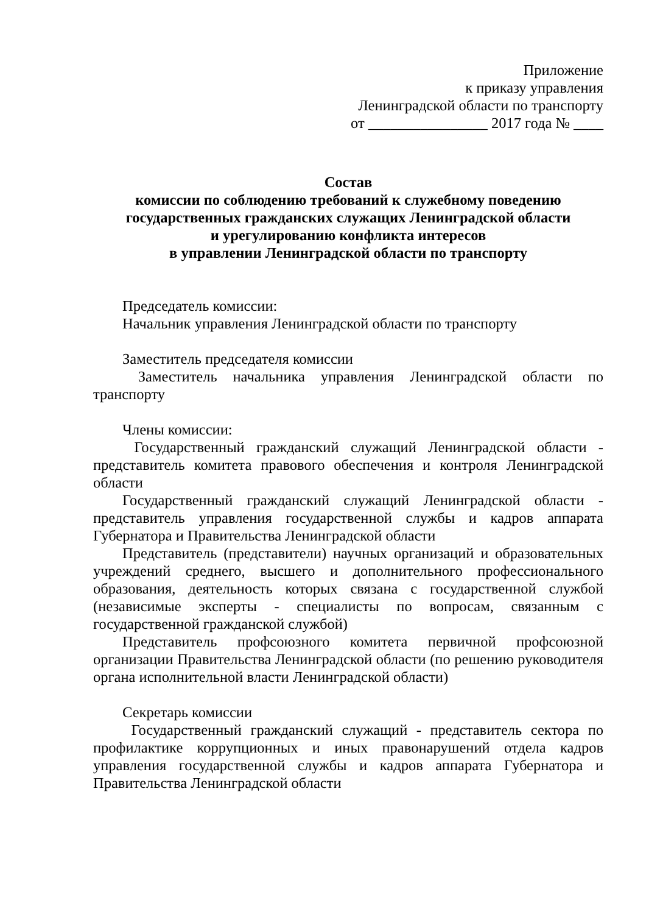Приложение
к приказу управления
Ленинградской области по транспорту
от ________________ 2017 года № ____
Состав
комиссии по соблюдению требований к служебному поведению
государственных гражданских служащих Ленинградской области
и урегулированию конфликта интересов
в управлении Ленинградской области по транспорту
Председатель комиссии:
Начальник управления Ленинградской области по транспорту
Заместитель председателя комиссии
Заместитель начальника управления Ленинградской области по транспорту
Члены комиссии:
Государственный гражданский служащий Ленинградской области - представитель комитета правового обеспечения и контроля Ленинградской области
Государственный гражданский служащий Ленинградской области - представитель управления государственной службы и кадров аппарата Губернатора и Правительства Ленинградской области
Представитель (представители) научных организаций и образовательных учреждений среднего, высшего и дополнительного профессионального образования, деятельность которых связана с государственной службой (независимые эксперты - специалисты по вопросам, связанным с государственной гражданской службой)
Представитель профсоюзного комитета первичной профсоюзной организации Правительства Ленинградской области (по решению руководителя органа исполнительной власти Ленинградской области)
Секретарь комиссии
Государственный гражданский служащий - представитель сектора по профилактике коррупционных и иных правонарушений отдела кадров управления государственной службы и кадров аппарата Губернатора и Правительства Ленинградской области